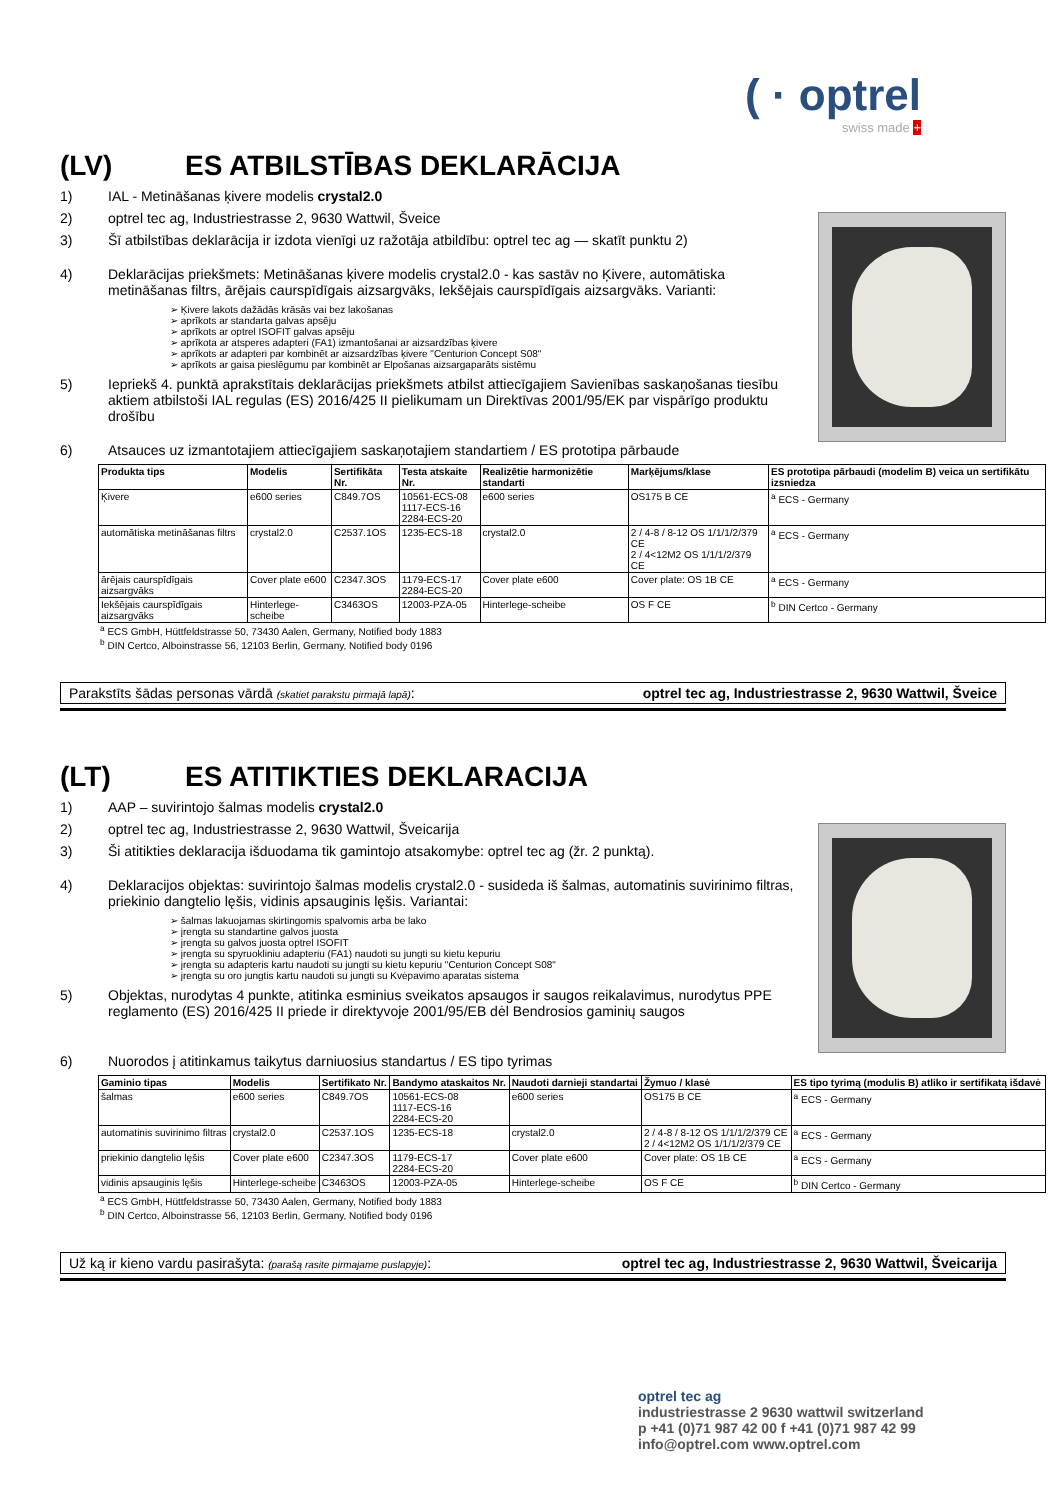( · optrel
swiss made +
(LV) ES ATBILSTĪBAS DEKLARĀCIJA
1) IAL - Metināšanas ķivere modelis crystal2.0
2) optrel tec ag, Industriestrasse 2, 9630 Wattwil, Šveice
3) Šī atbilstības deklarācija ir izdota vienīgi uz ražotāja atbildību: optrel tec ag — skatīt punktu 2)
4) Deklarācijas priekšmets: Metināšanas ķivere modelis crystal2.0 - kas sastāv no Ķivere, automātiska metināšanas filtrs, ārējais caurspīdīgais aizsargvāks, Iekšējais caurspīdīgais aizsargvāks. Varianti:
➢ Ķivere lakots dažādās krāsās vai bez lakošanas
➢ aprīkots ar standarta galvas apsēju
➢ aprīkots ar optrel ISOFIT galvas apsēju
➢ aprīkota ar atsperes adapteri (FA1) izmantošanai ar aizsardzības ķivere
➢ aprīkots ar adapteri par kombinēt ar aizsardzības ķivere "Centurion Concept S08"
➢ aprīkots ar gaisa pieslēgumu par kombinēt ar Elpošanas aizsargaparāts sistēmu
5) Iepriekš 4. punktā aprakstītais deklarācijas priekšmets atbilst attiecīgajiem Savienības saskaņošanas tiesību aktiem atbilstoši IAL regulas (ES) 2016/425 II pielikumam un Direktīvas 2001/95/EK par vispārīgo produktu drošību
6) Atsauces uz izmantotajiem attiecīgajiem saskaņotajiem standartiem / ES prototipa pārbaude
| Produkta tips | Modelis | Sertifikāta Nr. | Testa atskaite Nr. | Realizētie harmonizētie standarti | Marķējums/klase | ES prototipa pārbaudi (modelim B) veica un sertifikātu izsniedza |
| --- | --- | --- | --- | --- | --- | --- |
| Ķivere | e600 series | C849.7OS | 10561-ECS-08 1117-ECS-16 2284-ECS-20 | e600 series | OS175 B CE | <sup>a</sup> ECS - Germany |
| automātiska metināšanas filtrs | crystal2.0 | C2537.1OS | 1235-ECS-18 | crystal2.0 | 2 / 4-8 / 8-12 OS 1/1/1/2/379 CE 2 / 4<12M2 OS 1/1/1/2/379 CE | <sup>a</sup> ECS - Germany |
| ārējais caurspīdīgais aizsargvāks | Cover plate e600 | C2347.3OS | 1179-ECS-17 2284-ECS-20 | Cover plate e600 | Cover plate: OS 1B CE | <sup>a</sup> ECS - Germany |
| Iekšējais caurspīdīgais aizsargvāks | Hinterlege-scheibe | C3463OS | 12003-PZA-05 | Hinterlege-scheibe | OS F CE | <sup>b</sup> DIN Certco - Germany |
<sup>a</sup> ECS GmbH, Hüttfeldstrasse 50, 73430 Aalen, Germany, Notified body 1883
<sup>b</sup> DIN Certco, Alboinstrasse 56, 12103 Berlin, Germany, Notified body 0196
Parakstīts šādas personas vārdā (skatiet parakstu pirmajā lapā): optrel tec ag, Industriestrasse 2, 9630 Wattwil, Šveice
(LT) ES ATITIKTIES DEKLARACIJA
1) AAP – suvirintojo šalmas modelis crystal2.0
2) optrel tec ag, Industriestrasse 2, 9630 Wattwil, Šveicarija
3) Ši atitikties deklaracija išduodama tik gamintojo atsakomybe: optrel tec ag (žr. 2 punktą).
4) Deklaracijos objektas: suvirintojo šalmas modelis crystal2.0 - susideda iš šalmas, automatinis suvirinimo filtras, priekinio dangtelio lęšis, vidinis apsauginis lęšis. Variantai:
➢ šalmas lakuojamas skirtingomis spalvomis arba be lako
➢ įrengta su standartine galvos juosta
➢ įrengta su galvos juosta optrel ISOFIT
➢ įrengta su spyruokliniu adapteriu (FA1) naudoti su jungti su kietu kepuriu
➢ įrengta su adapteris kartu naudoti su jungti su kietu kepuriu "Centurion Concept S08"
➢ įrengta su oro jungtis kartu naudoti su jungti su Kvėpavimo aparatas sistema
5) Objektas, nurodytas 4 punkte, atitinka esminius sveikatos apsaugos ir saugos reikalavimus, nurodytus PPE reglamento (ES) 2016/425 II priede ir direktyvoje 2001/95/EB dėl Bendrosios gaminių saugos
6) Nuorodos į atitinkamus taikytus darniuosius standartus / ES tipo tyrimas
| Gaminio tipas | Modelis | Sertifikato Nr. | Bandymo ataskaitos Nr. | Naudoti darnieji standartai | Žymuo / klasė | ES tipo tyrimą (modulis B) atliko ir sertifikatą išdavė |
| --- | --- | --- | --- | --- | --- | --- |
| šalmas | e600 series | C849.7OS | 10561-ECS-08 1117-ECS-16 2284-ECS-20 | e600 series | OS175 B CE | <sup>a</sup> ECS - Germany |
| automatinis suvirinimo filtras | crystal2.0 | C2537.1OS | 1235-ECS-18 | crystal2.0 | 2 / 4-8 / 8-12 OS 1/1/1/2/379 CE 2 / 4<12M2 OS 1/1/1/2/379 CE | <sup>a</sup> ECS - Germany |
| priekinio dangtelio lęšis | Cover plate e600 | C2347.3OS | 1179-ECS-17 2284-ECS-20 | Cover plate e600 | Cover plate: OS 1B CE | <sup>a</sup> ECS - Germany |
| vidinis apsauginis lęšis | Hinterlege-scheibe | C3463OS | 12003-PZA-05 | Hinterlege-scheibe | OS F CE | <sup>b</sup> DIN Certco - Germany |
<sup>a</sup> ECS GmbH, Hüttfeldstrasse 50, 73430 Aalen, Germany, Notified body 1883
<sup>b</sup> DIN Certco, Alboinstrasse 56, 12103 Berlin, Germany, Notified body 0196
Už ką ir kieno vardu pasirašyta: (parašą rasite pirmajame puslapyje): optrel tec ag, Industriestrasse 2, 9630 Wattwil, Šveicarija
optrel tec ag
industriestrasse 2 9630 wattwil switzerland
p +41 (0)71 987 42 00 f +41 (0)71 987 42 99
info@optrel.com www.optrel.com